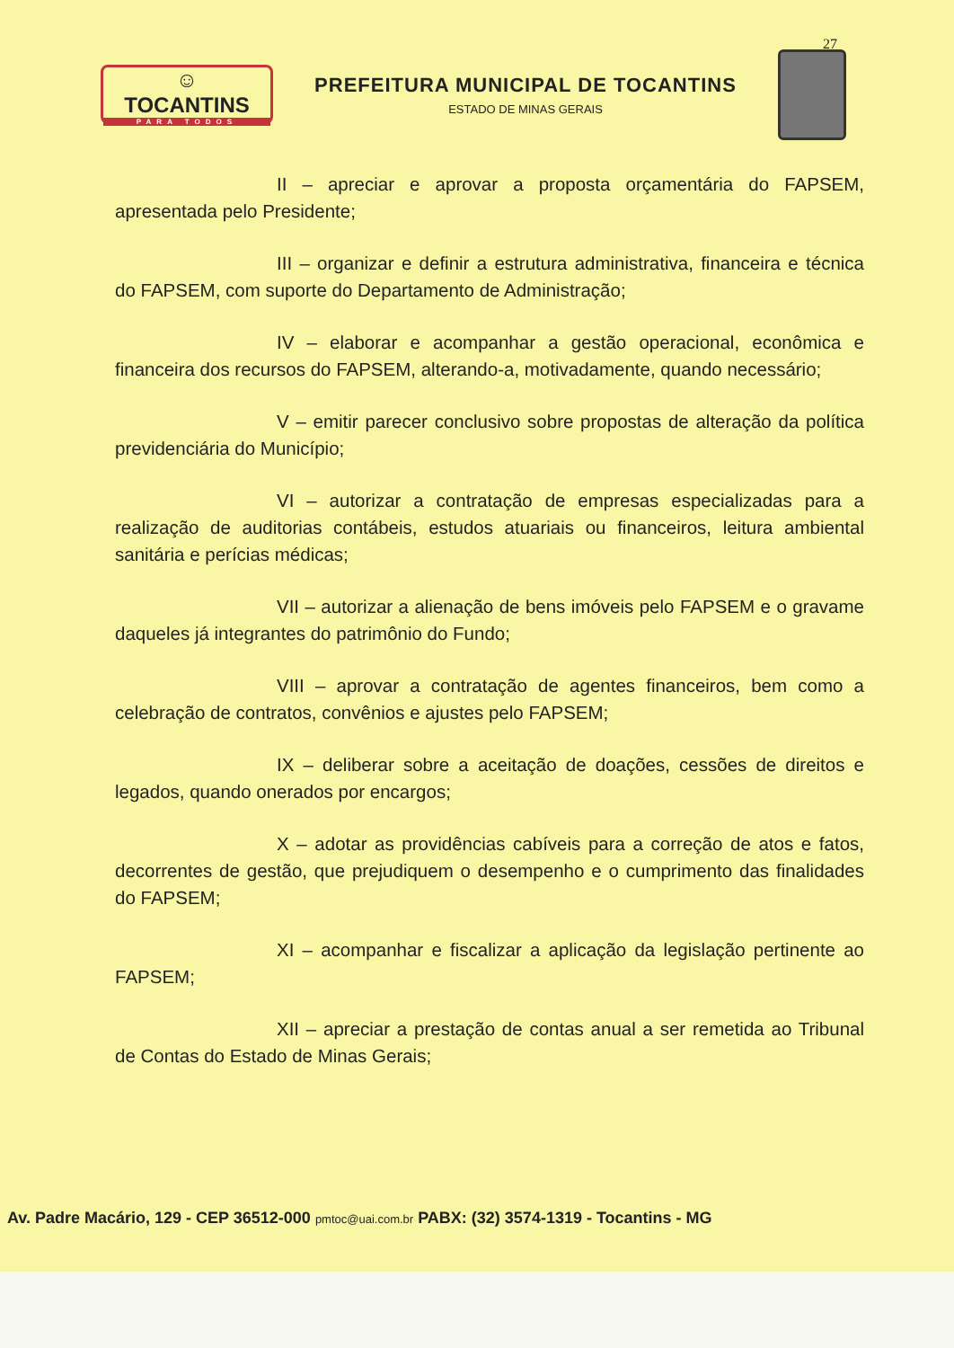27
☺
TOCANTINS
PARA TODOS
PREFEITURA MUNICIPAL DE TOCANTINS
ESTADO DE MINAS GERAIS
II – apreciar e aprovar a proposta orçamentária do FAPSEM, apresentada pelo Presidente;
III – organizar e definir a estrutura administrativa, financeira e técnica do FAPSEM, com suporte do Departamento de Administração;
IV – elaborar e acompanhar a gestão operacional, econômica e financeira dos recursos do FAPSEM, alterando-a, motivadamente, quando necessário;
V – emitir parecer conclusivo sobre propostas de alteração da política previdenciária do Município;
VI – autorizar a contratação de empresas especializadas para a realização de auditorias contábeis, estudos atuariais ou financeiros, leitura ambiental sanitária e perícias médicas;
VII – autorizar a alienação de bens imóveis pelo FAPSEM e o gravame daqueles já integrantes do patrimônio do Fundo;
VIII – aprovar a contratação de agentes financeiros, bem como a celebração de contratos, convênios e ajustes pelo FAPSEM;
IX – deliberar sobre a aceitação de doações, cessões de direitos e legados, quando onerados por encargos;
X – adotar as providências cabíveis para a correção de atos e fatos, decorrentes de gestão, que prejudiquem o desempenho e o cumprimento das finalidades do FAPSEM;
XI – acompanhar e fiscalizar a aplicação da legislação pertinente ao FAPSEM;
XII – apreciar a prestação de contas anual a ser remetida ao Tribunal de Contas do Estado de Minas Gerais;
Av. Padre Macário, 129 - CEP 36512-000 pmtoc@uai.com.br PABX: (32) 3574-1319 - Tocantins - MG